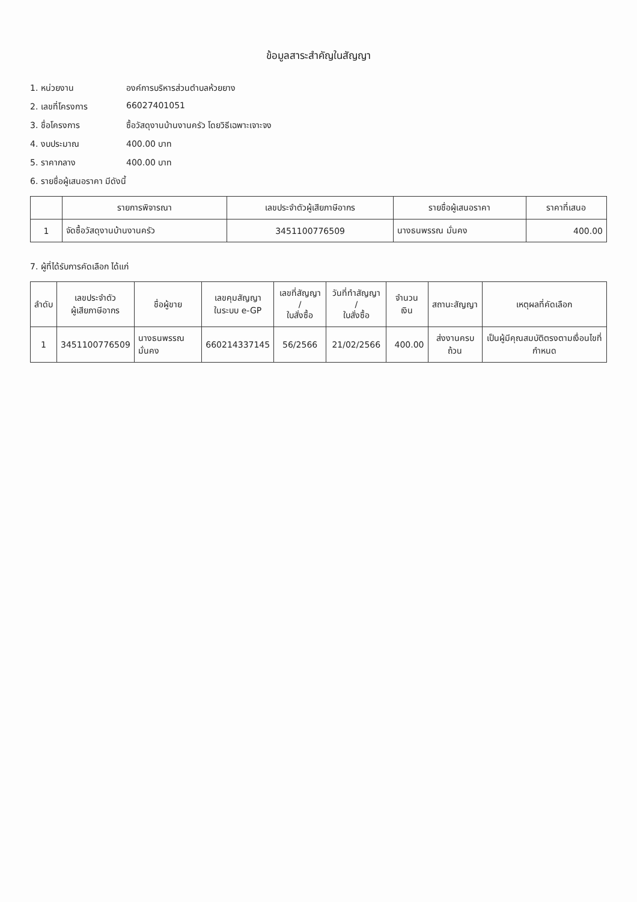ข้อมูลสาระสำคัญในสัญญา
1. หน่วยงาน องค์การบริหารส่วนตำบลห้วยยาง
2. เลขที่โครงการ 66027401051
3. ชื่อโครงการ ซื้อวัสดุงานบ้านงานครัว โดยวิธีเฉพาะเจาะจง
4. งบประมาณ 400.00 บาท
5. ราคากลาง 400.00 บาท
6. รายชื่อผู้เสนอราคา มีดังนี้
| | รายการพิจารณา | เลขประจำตัวผู้เสียภาษีอากร | รายชื่อผู้เสนอราคา | ราคาที่เสนอ |
| --- | --- | --- | --- | --- |
| 1 | จัดซื้อวัสดุงานบ้านงานครัว | 3451100776509 | นางธนพรรณ มั่นคง | 400.00 |
7. ผู้ที่ได้รับการคัดเลือก ได้แก่
| ลำดับ | เลขประจำตัว ผู้เสียภาษีอากร | ชื่อผู้ขาย | เลขคุมสัญญา ในระบบ e-GP | เลขที่สัญญา / ใบสั่งซื้อ | วันที่ทำสัญญา / ใบสั่งซื้อ | จำนวนเงิน | สถานะสัญญา | เหตุผลที่คัดเลือก |
| --- | --- | --- | --- | --- | --- | --- | --- | --- |
| 1 | 3451100776509 | นางธนพรรณ มั่นคง | 660214337145 | 56/2566 | 21/02/2566 | 400.00 | ส่งงานครบถ้วน | เป็นผู้มีคุณสมบัติตรงตามเงื่อนไขที่กำหนด |